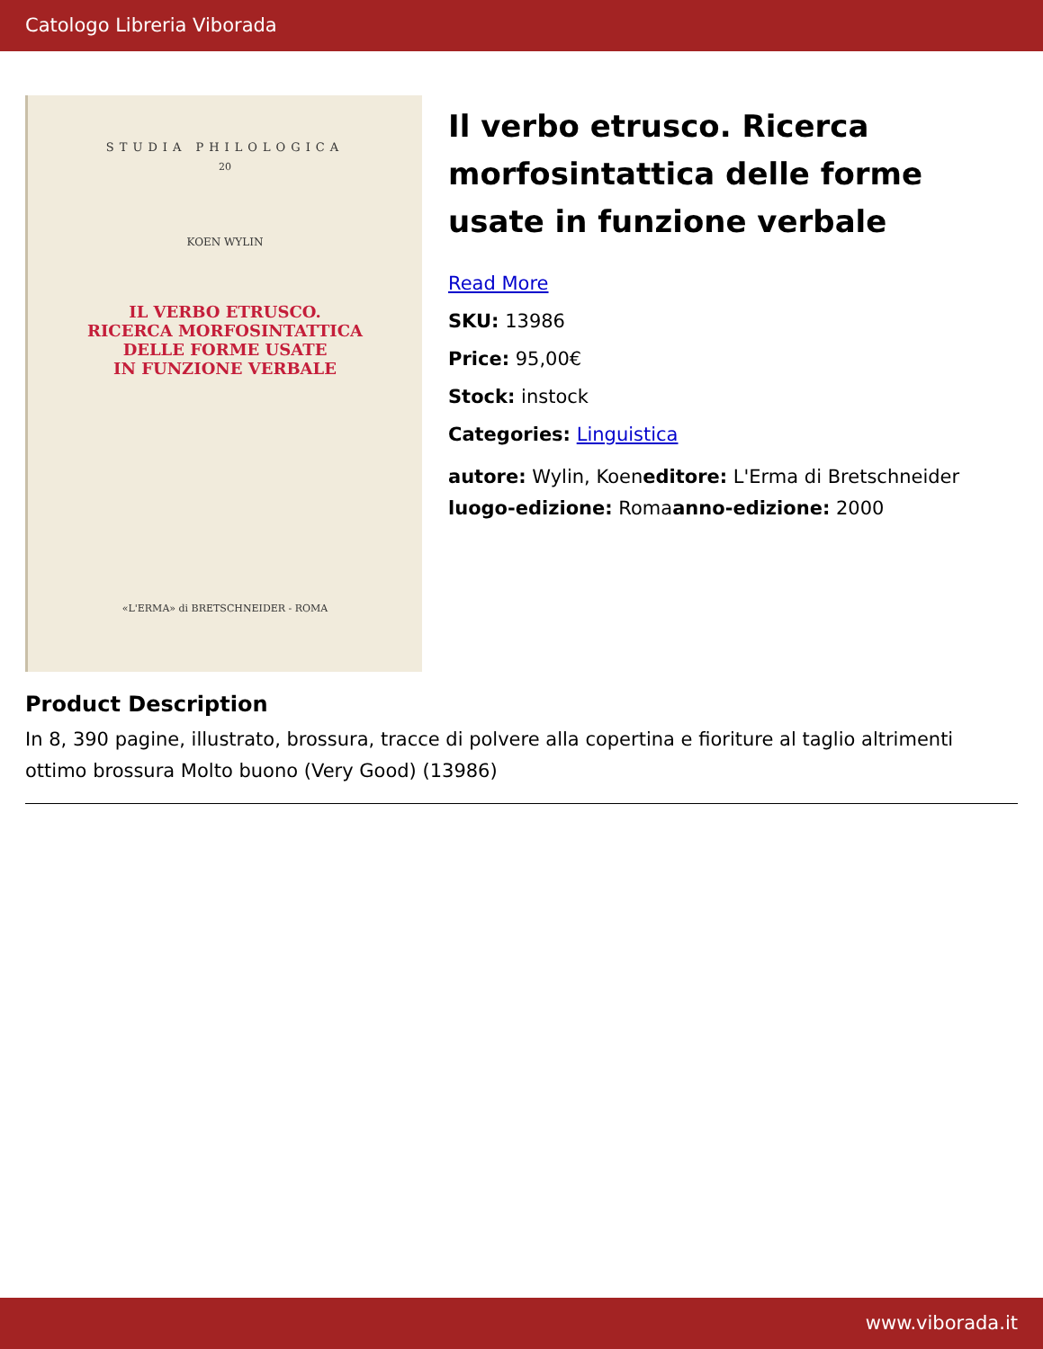Catologo Libreria Viborada
STUDIA PHILOLOGICA
20
KOEN WYLIN
IL VERBO ETRUSCO.
RICERCA MORFOSINTATTICA
DELLE FORME USATE
IN FUNZIONE VERBALE
«L'ERMA» di BRETSCHNEIDER - ROMA
Il verbo etrusco. Ricerca morfosintattica delle forme usate in funzione verbale
Read More
SKU: 13986
Price: 95,00€
Stock: instock
Categories: Linguistica
autore: Wylin, Koeneditore: L'Erma di Bretschneider luogo-edizione: Romaanno-edizione: 2000
Product Description
In 8, 390 pagine, illustrato, brossura, tracce di polvere alla copertina e fioriture al taglio altrimenti ottimo brossura Molto buono (Very Good) (13986)
www.viborada.it